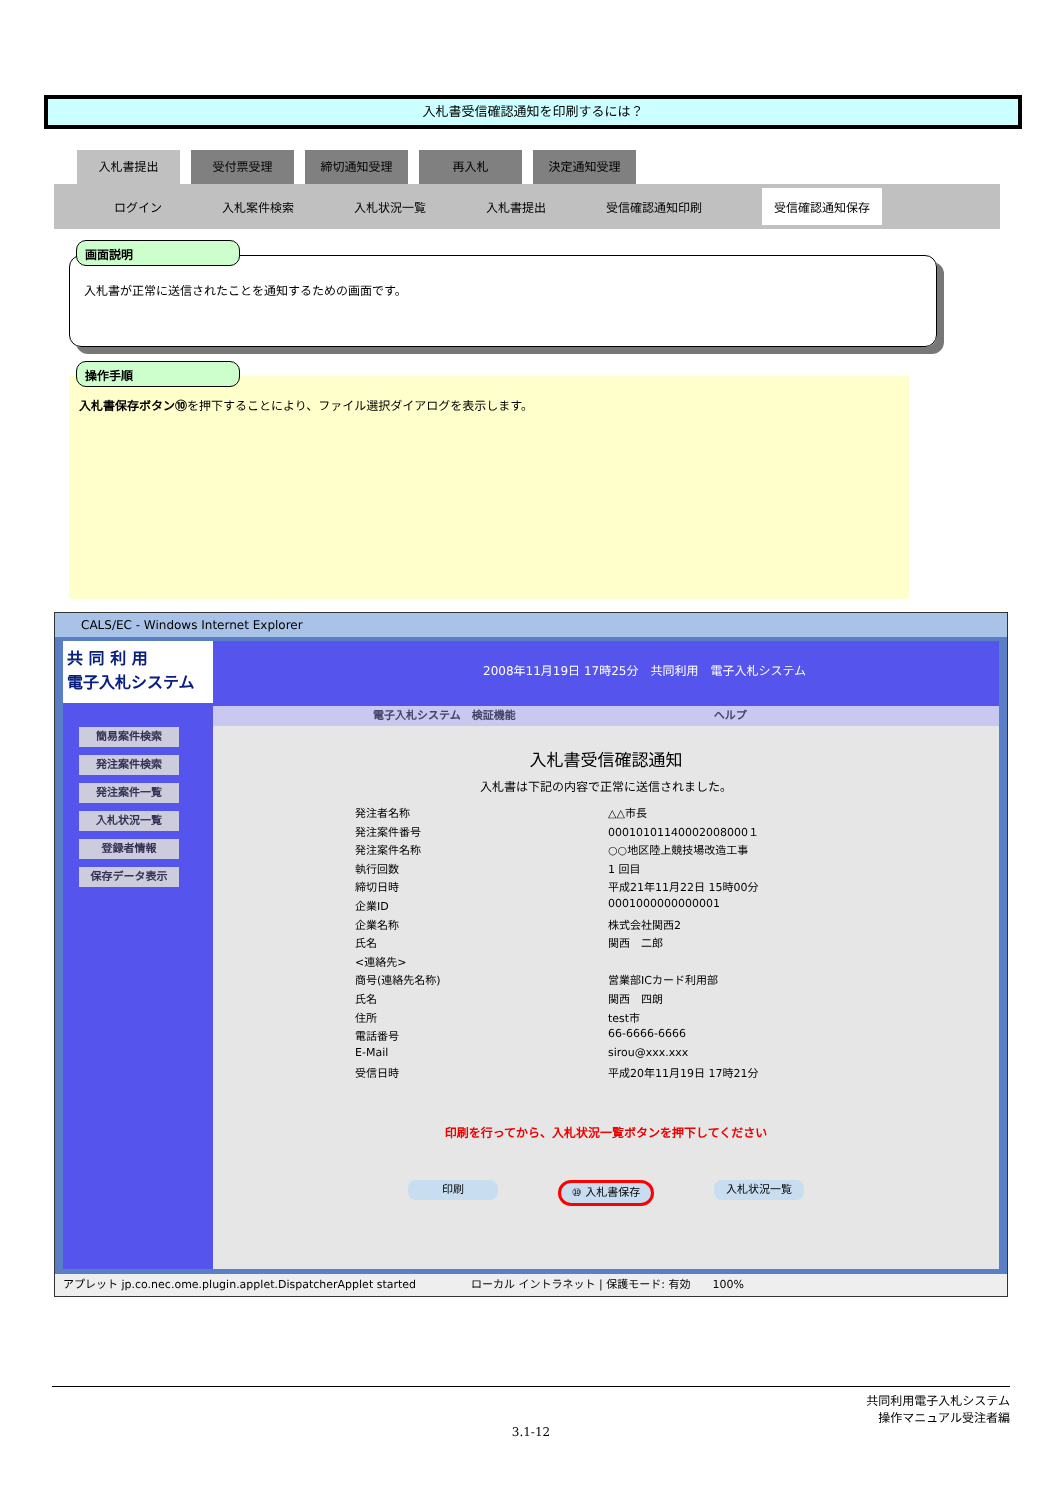入札書受信確認通知を印刷するには？
入札書提出 受付票受理 締切通知受理 再入札 決定通知受理
ログイン 入札案件検索 入札状況一覧 入札書提出 受信確認通知印刷 受信確認通知保存
入札書が正常に送信されたことを通知するための画面です。
画面説明
入札書保存ボタン⑩を押下することにより、ファイル選択ダイアログを表示します。
操作手順
CALS/EC - Windows Internet Explorer
共 同 利 用
電子入札システム
簡易案件検索
発注案件検索
発注案件一覧
入札状況一覧
登録者情報
保存データ表示
2008年11月19日 17時25分　共同利用　電子入札システム
電子入札システム　検証機能　　　　　　　　　　　　　　　　　　ヘルプ
入札書受信確認通知
入札書は下記の内容で正常に送信されました。
発注者名称 △△市長
発注案件番号 00010101140002008000１
発注案件名称 ○○地区陸上競技場改造工事
執行回数 1 回目
締切日時 平成21年11月22日 15時00分
企業ID 0001000000000001
企業名称 株式会社関西2
氏名 関西　二郎
<連絡先>
商号(連絡先名称) 営業部ICカード利用部
氏名 関西　四朗
住所 test市
電話番号 66-6666-6666
E-Mail sirou@xxx.xxx
受信日時 平成20年11月19日 17時21分
印刷を行ってから、入札状況一覧ボタンを押下してください
印刷 ⑩ 入札書保存 入札状況一覧
アプレット jp.co.nec.ome.plugin.applet.DispatcherApplet started　　　　　ローカル イントラネット | 保護モード: 有効　　100%
共同利用電子入札システム
操作マニュアル受注者編
3.1-12